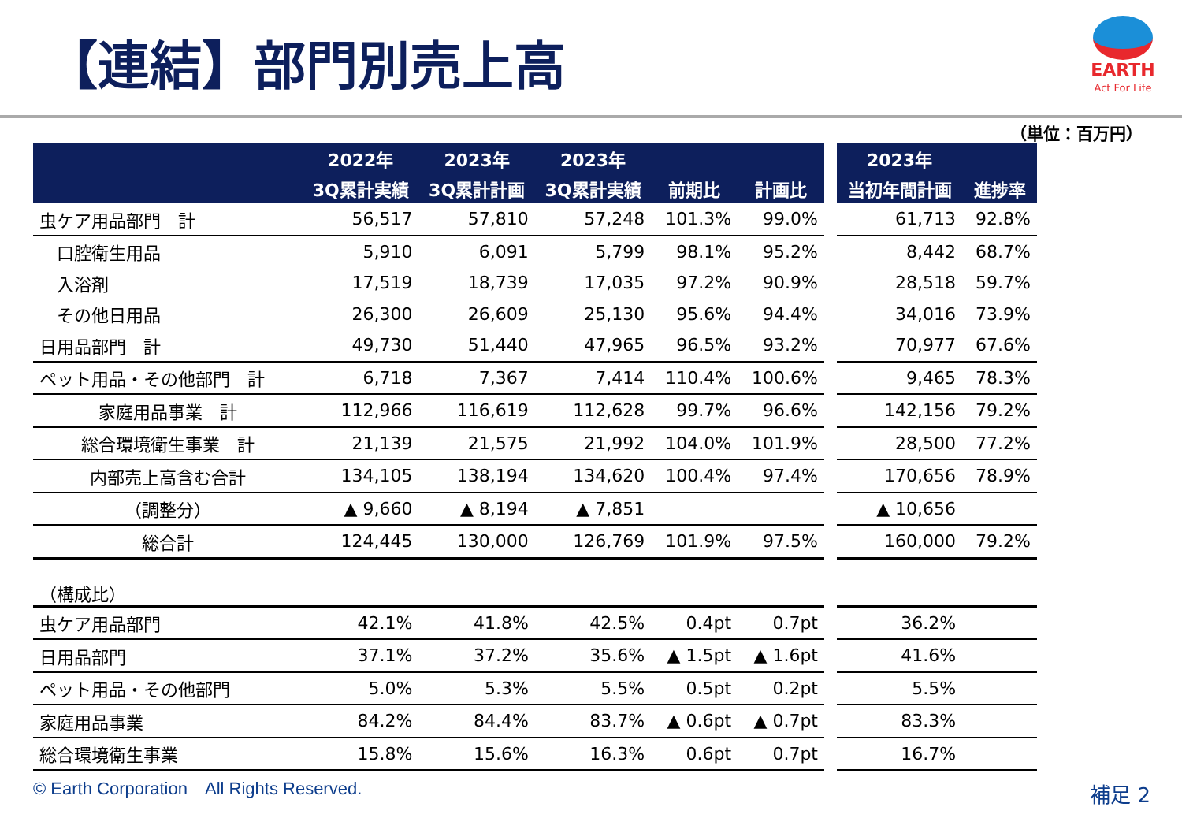【連結】部門別売上高
EARTH
Act For Life
（単位：百万円）
| | 2022年 | 2023年 | 2023年 | | |
| --- | --- | --- | --- | --- | --- |
| | 3Q累計実績 | 3Q累計計画 | 3Q累計実績 | 前期比 | 計画比 |
| 虫ケア用品部門 計 | 56,517 | 57,810 | 57,248 | 101.3% | 99.0% |
| 口腔衛生用品 | 5,910 | 6,091 | 5,799 | 98.1% | 95.2% |
| 入浴剤 | 17,519 | 18,739 | 17,035 | 97.2% | 90.9% |
| その他日用品 | 26,300 | 26,609 | 25,130 | 95.6% | 94.4% |
| 日用品部門 計 | 49,730 | 51,440 | 47,965 | 96.5% | 93.2% |
| ペット用品・その他部門 計 | 6,718 | 7,367 | 7,414 | 110.4% | 100.6% |
| 家庭用品事業 計 | 112,966 | 116,619 | 112,628 | 99.7% | 96.6% |
| 総合環境衛生事業 計 | 21,139 | 21,575 | 21,992 | 104.0% | 101.9% |
| 内部売上高含む合計 | 134,105 | 138,194 | 134,620 | 100.4% | 97.4% |
| （調整分） | ▲ 9,660 | ▲ 8,194 | ▲ 7,851 | | |
| 総合計 | 124,445 | 130,000 | 126,769 | 101.9% | 97.5% |
| （構成比） | | | | | |
| 虫ケア用品部門 | 42.1% | 41.8% | 42.5% | 0.4pt | 0.7pt |
| 日用品部門 | 37.1% | 37.2% | 35.6% | ▲ 1.5pt | ▲ 1.6pt |
| ペット用品・その他部門 | 5.0% | 5.3% | 5.5% | 0.5pt | 0.2pt |
| 家庭用品事業 | 84.2% | 84.4% | 83.7% | ▲ 0.6pt | ▲ 0.7pt |
| 総合環境衛生事業 | 15.8% | 15.6% | 16.3% | 0.6pt | 0.7pt |
| 2023年 | |
| --- | --- |
| 当初年間計画 | 進捗率 |
| 61,713 | 92.8% |
| 8,442 | 68.7% |
| 28,518 | 59.7% |
| 34,016 | 73.9% |
| 70,977 | 67.6% |
| 9,465 | 78.3% |
| 142,156 | 79.2% |
| 28,500 | 77.2% |
| 170,656 | 78.9% |
| ▲ 10,656 | |
| 160,000 | 79.2% |
| 36.2% | |
| 41.6% | |
| 5.5% | |
| 83.3% | |
| 16.7% | |
© Earth Corporation　All Rights Reserved.
補足 2